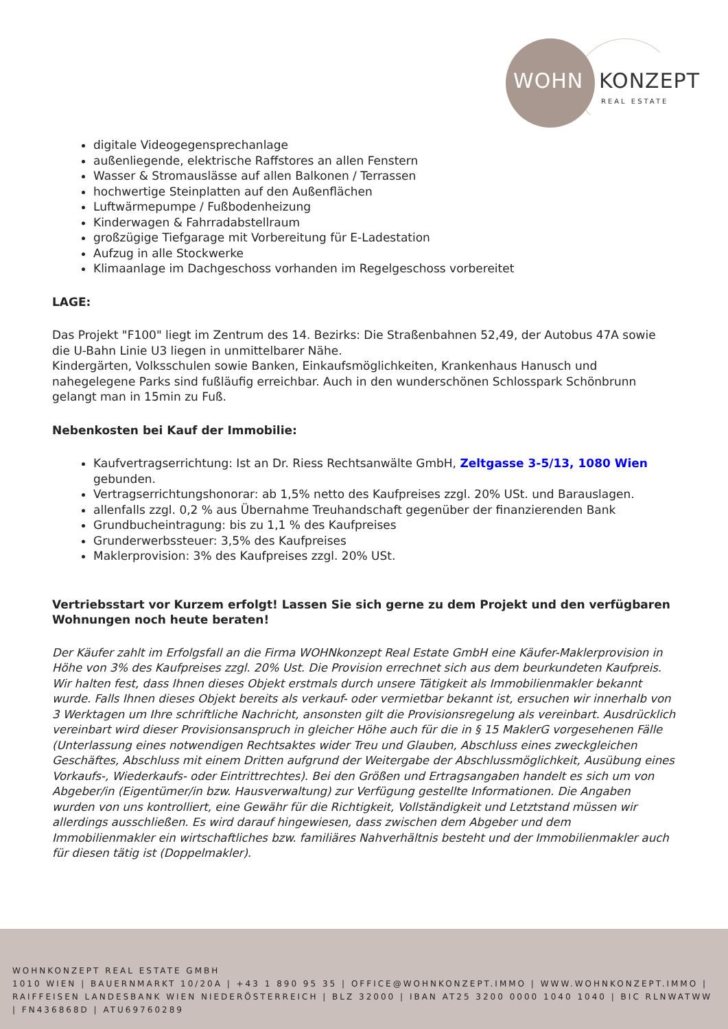WOHN KONZEPT
REAL ESTATE
digitale Videogegensprechanlage
außenliegende, elektrische Raffstores an allen Fenstern
Wasser & Stromauslässe auf allen Balkonen / Terrassen
hochwertige Steinplatten auf den Außenflächen
Luftwärmepumpe / Fußbodenheizung
Kinderwagen & Fahrradabstellraum
großzügige Tiefgarage mit Vorbereitung für E-Ladestation
Aufzug in alle Stockwerke
Klimaanlage im Dachgeschoss vorhanden im Regelgeschoss vorbereitet
LAGE:
Das Projekt "F100" liegt im Zentrum des 14. Bezirks: Die Straßenbahnen 52,49, der Autobus 47A sowie die U-Bahn Linie U3 liegen in unmittelbarer Nähe.
Kindergärten, Volksschulen sowie Banken, Einkaufsmöglichkeiten, Krankenhaus Hanusch und nahegelegene Parks sind fußläufig erreichbar. Auch in den wunderschönen Schlosspark Schönbrunn gelangt man in 15min zu Fuß.
Nebenkosten bei Kauf der Immobilie:
Kaufvertragserrichtung: Ist an Dr. Riess Rechtsanwälte GmbH, Zeltgasse 3-5/13, 1080 Wien gebunden.
Vertragserrichtungshonorar: ab 1,5% netto des Kaufpreises zzgl. 20% USt. und Barauslagen.
allenfalls zzgl. 0,2 % aus Übernahme Treuhandschaft gegenüber der finanzierenden Bank
Grundbucheintragung: bis zu 1,1 % des Kaufpreises
Grunderwerbssteuer: 3,5% des Kaufpreises
Maklerprovision: 3% des Kaufpreises zzgl. 20% USt.
Vertriebsstart vor Kurzem erfolgt! Lassen Sie sich gerne zu dem Projekt und den verfügbaren Wohnungen noch heute beraten!
Der Käufer zahlt im Erfolgsfall an die Firma WOHNkonzept Real Estate GmbH eine Käufer-Maklerprovision in Höhe von 3% des Kaufpreises zzgl. 20% Ust. Die Provision errechnet sich aus dem beurkundeten Kaufpreis. Wir halten fest, dass Ihnen dieses Objekt erstmals durch unsere Tätigkeit als Immobilienmakler bekannt wurde. Falls Ihnen dieses Objekt bereits als verkauf- oder vermietbar bekannt ist, ersuchen wir innerhalb von 3 Werktagen um Ihre schriftliche Nachricht, ansonsten gilt die Provisionsregelung als vereinbart. Ausdrücklich vereinbart wird dieser Provisionsanspruch in gleicher Höhe auch für die in § 15 MaklerG vorgesehenen Fälle (Unterlassung eines notwendigen Rechtsaktes wider Treu und Glauben, Abschluss eines zweckgleichen Geschäftes, Abschluss mit einem Dritten aufgrund der Weitergabe der Abschlussmöglichkeit, Ausübung eines Vorkaufs-, Wiederkaufs- oder Eintrittrechtes). Bei den Größen und Ertragsangaben handelt es sich um von Abgeber/in (Eigentümer/in bzw. Hausverwaltung) zur Verfügung gestellte Informationen. Die Angaben wurden von uns kontrolliert, eine Gewähr für die Richtigkeit, Vollständigkeit und Letztstand müssen wir allerdings ausschließen. Es wird darauf hingewiesen, dass zwischen dem Abgeber und dem Immobilienmakler ein wirtschaftliches bzw. familiäres Nahverhältnis besteht und der Immobilienmakler auch für diesen tätig ist (Doppelmakler).
WOHNKONZEPT REAL ESTATE GMBH
1010 WIEN | BAUERNMARKT 10/20A | +43 1 890 95 35 | OFFICE@WOHNKONZEPT.IMMO | WWW.WOHNKONZEPT.IMMO | RAIFFEISEN LANDESBANK WIEN NIEDERÖSTERREICH | BLZ 32000 | IBAN AT25 3200 0000 1040 1040 | BIC RLNWATWW | FN436868D | ATU69760289